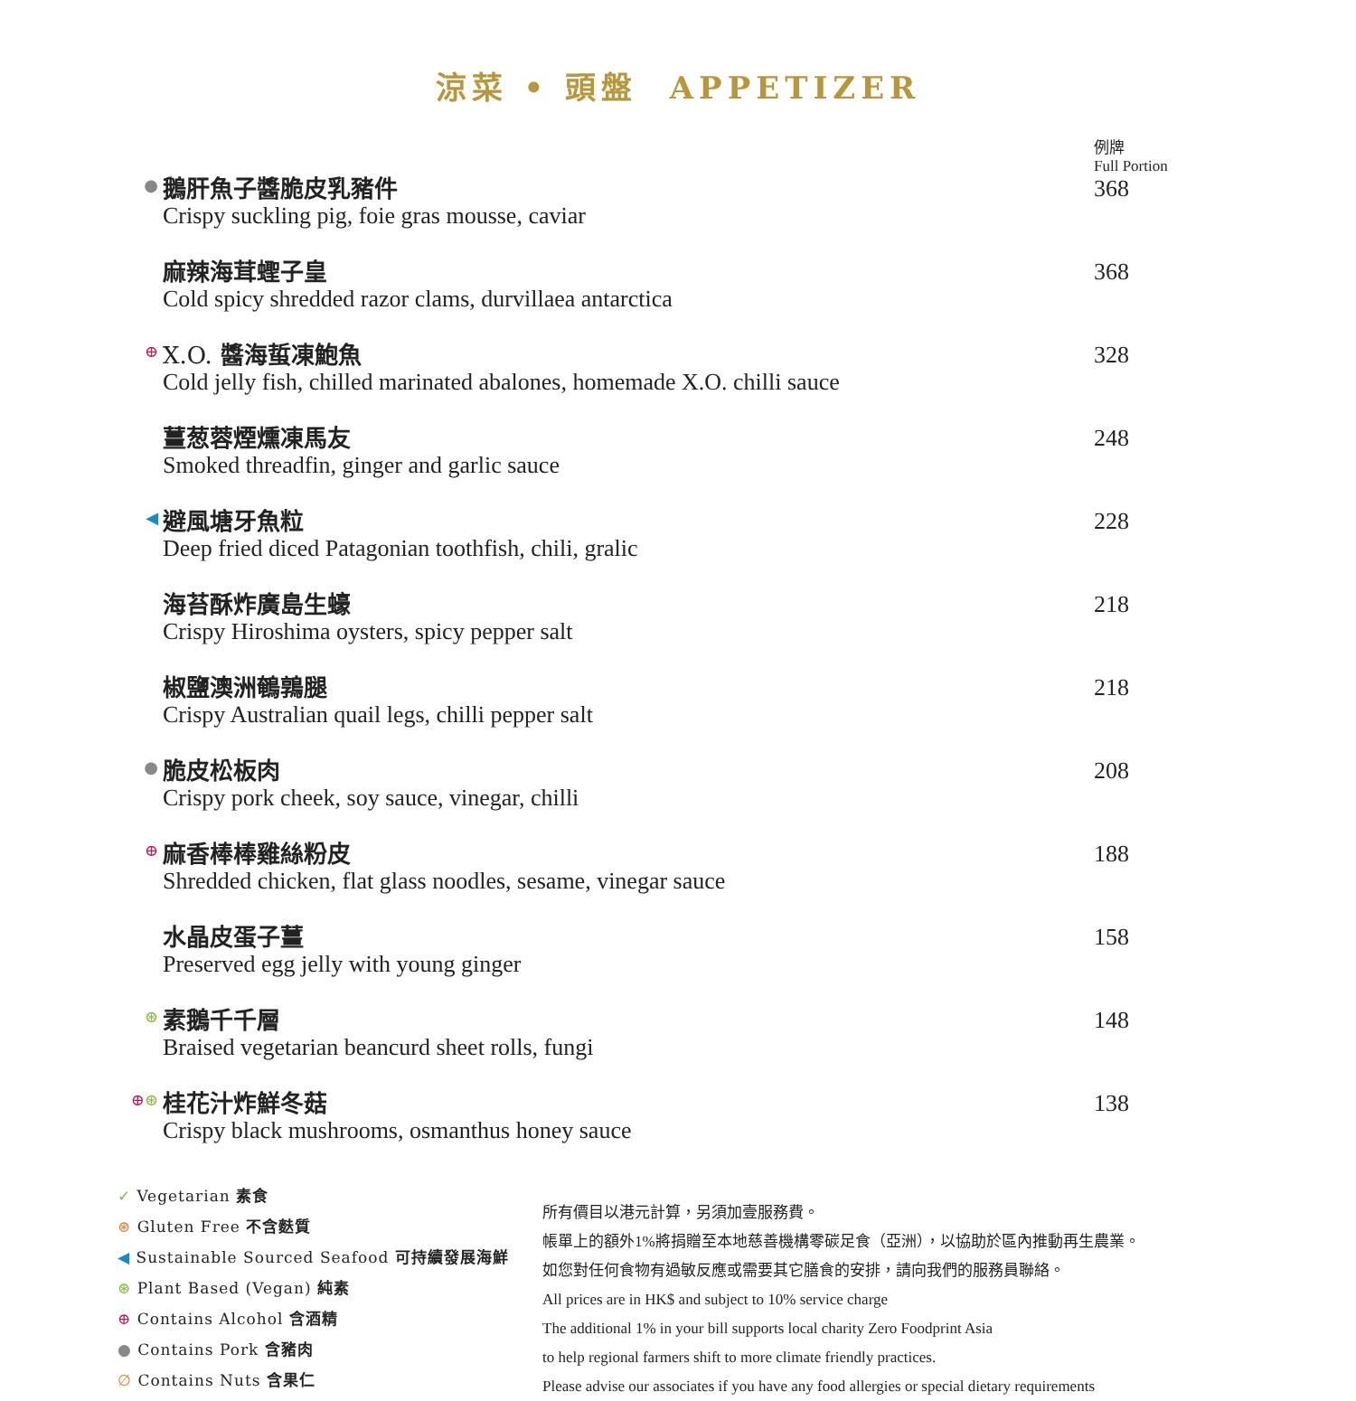涼菜 • 頭盤 APPETIZER
| | | 例牌 Full Portion |
| ● | 鵝肝魚子醬脆皮乳豬件 Crispy suckling pig, foie gras mousse, caviar | 368 |
| | 麻辣海茸蟶子皇 Cold spicy shredded razor clams, durvillaea antarctica | 368 |
| ⊕ | X.O. 醬海蜇凍鮑魚 Cold jelly fish, chilled marinated abalones, homemade X.O. chilli sauce | 328 |
| | 薑葱蓉煙燻凍馬友 Smoked threadfin, ginger and garlic sauce | 248 |
| ◀ | 避風塘牙魚粒 Deep fried diced Patagonian toothfish, chili, gralic | 228 |
| | 海苔酥炸廣島生蠔 Crispy Hiroshima oysters, spicy pepper salt | 218 |
| | 椒鹽澳洲鵪鶉腿 Crispy Australian quail legs, chilli pepper salt | 218 |
| ● | 脆皮松板肉 Crispy pork cheek, soy sauce, vinegar, chilli | 208 |
| ⊕ | 麻香棒棒雞絲粉皮 Shredded chicken, flat glass noodles, sesame, vinegar sauce | 188 |
| | 水晶皮蛋子薑 Preserved egg jelly with young ginger | 158 |
| ⊛ | 素鵝千千層 Braised vegetarian beancurd sheet rolls, fungi | 148 |
| ⊕ ⊛ | 桂花汁炸鮮冬菇 Crispy black mushrooms, osmanthus honey sauce | 138 |
✓ Vegetarian 素食
⊛ Gluten Free 不含麩質
◀ Sustainable Sourced Seafood 可持續發展海鮮
⊛ Plant Based (Vegan) 純素
⊕ Contains Alcohol 含酒精
● Contains Pork 含豬肉
∅ Contains Nuts 含果仁
所有價目以港元計算，另須加壹服務費。
帳單上的額外1%將捐贈至本地慈善機構零碳足食（亞洲），以協助於區內推動再生農業。
如您對任何食物有過敏反應或需要其它膳食的安排，請向我們的服務員聯絡。
All prices are in HK$ and subject to 10% service charge
The additional 1% in your bill supports local charity Zero Foodprint Asia
to help regional farmers shift to more climate friendly practices.
Please advise our associates if you have any food allergies or special dietary requirements